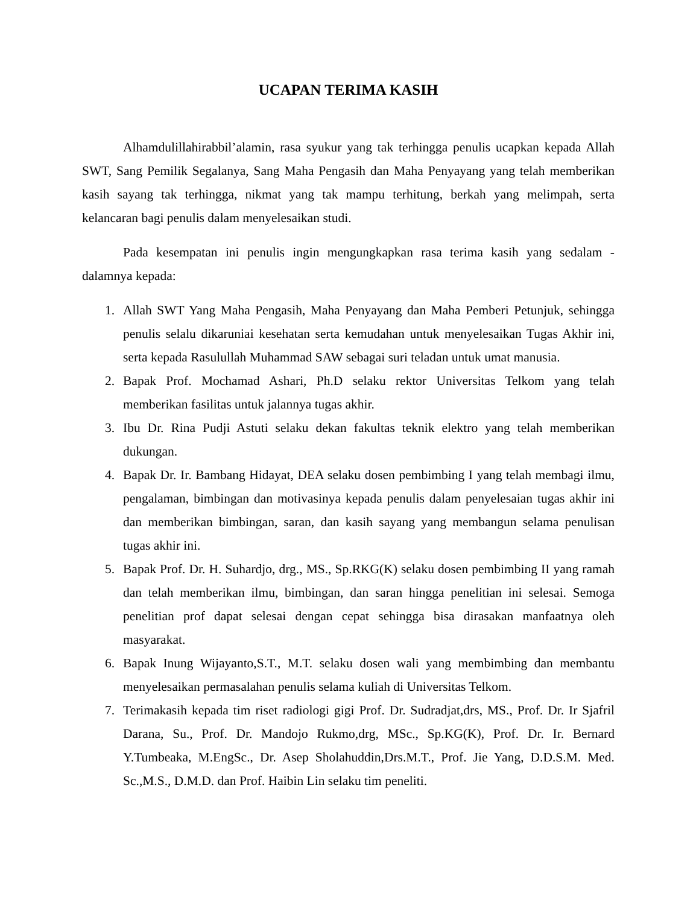UCAPAN TERIMA KASIH
Alhamdulillahirabbil’alamin, rasa syukur yang tak terhingga penulis ucapkan kepada Allah SWT, Sang Pemilik Segalanya, Sang Maha Pengasih dan Maha Penyayang yang telah memberikan kasih sayang tak terhingga, nikmat yang tak mampu terhitung, berkah yang melimpah, serta kelancaran bagi penulis dalam menyelesaikan studi.
Pada kesempatan ini penulis ingin mengungkapkan rasa terima kasih yang sedalam - dalamnya kepada:
1. Allah SWT Yang Maha Pengasih, Maha Penyayang dan Maha Pemberi Petunjuk, sehingga penulis selalu dikaruniai kesehatan serta kemudahan untuk menyelesaikan Tugas Akhir ini, serta kepada Rasulullah Muhammad SAW sebagai suri teladan untuk umat manusia.
2. Bapak Prof. Mochamad Ashari, Ph.D selaku rektor Universitas Telkom yang telah memberikan fasilitas untuk jalannya tugas akhir.
3. Ibu Dr. Rina Pudji Astuti selaku dekan fakultas teknik elektro yang telah memberikan dukungan.
4. Bapak Dr. Ir. Bambang Hidayat, DEA selaku dosen pembimbing I yang telah membagi ilmu, pengalaman, bimbingan dan motivasinya kepada penulis dalam penyelesaian tugas akhir ini dan memberikan bimbingan, saran, dan kasih sayang yang membangun selama penulisan tugas akhir ini.
5. Bapak Prof. Dr. H. Suhardjo, drg., MS., Sp.RKG(K) selaku dosen pembimbing II yang ramah dan telah memberikan ilmu, bimbingan, dan saran hingga penelitian ini selesai. Semoga penelitian prof dapat selesai dengan cepat sehingga bisa dirasakan manfaatnya oleh masyarakat.
6. Bapak Inung Wijayanto,S.T., M.T. selaku dosen wali yang membimbing dan membantu menyelesaikan permasalahan penulis selama kuliah di Universitas Telkom.
7. Terimakasih kepada tim riset radiologi gigi Prof. Dr. Sudradjat,drs, MS., Prof. Dr. Ir Sjafril Darana, Su., Prof. Dr. Mandojo Rukmo,drg, MSc., Sp.KG(K), Prof. Dr. Ir. Bernard Y.Tumbeaka, M.EngSc., Dr. Asep Sholahuddin,Drs.M.T., Prof. Jie Yang, D.D.S.M. Med. Sc.,M.S., D.M.D. dan Prof. Haibin Lin selaku tim peneliti.